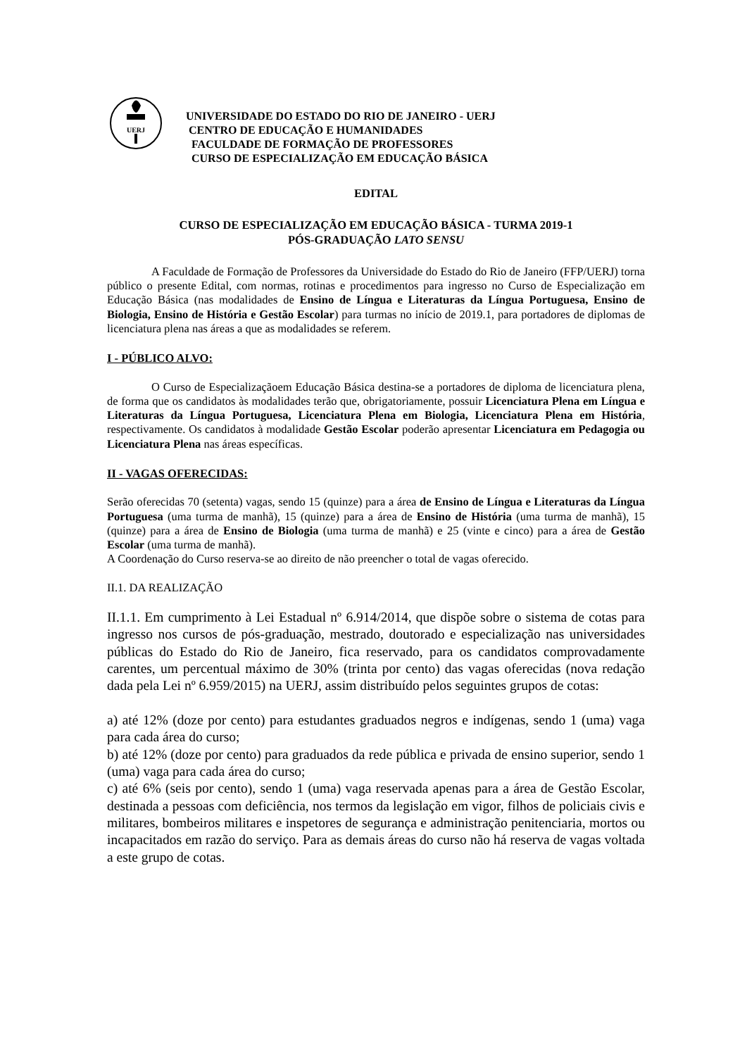UERJ
UNIVERSIDADE DO ESTADO DO RIO DE JANEIRO - UERJ
CENTRO DE EDUCAÇÃO E HUMANIDADES
FACULDADE DE FORMAÇÃO DE PROFESSORES
CURSO DE ESPECIALIZAÇÃO EM EDUCAÇÃO BÁSICA
EDITAL
CURSO DE ESPECIALIZAÇÃO EM EDUCAÇÃO BÁSICA - TURMA 2019-1
PÓS-GRADUAÇÃO LATO SENSU
A Faculdade de Formação de Professores da Universidade do Estado do Rio de Janeiro (FFP/UERJ) torna público o presente Edital, com normas, rotinas e procedimentos para ingresso no Curso de Especialização em Educação Básica (nas modalidades de Ensino de Língua e Literaturas da Língua Portuguesa, Ensino de Biologia, Ensino de História e Gestão Escolar) para turmas no início de 2019.1, para portadores de diplomas de licenciatura plena nas áreas a que as modalidades se referem.
I - PÚBLICO ALVO:
O Curso de Especializaçãoem Educação Básica destina-se a portadores de diploma de licenciatura plena, de forma que os candidatos às modalidades terão que, obrigatoriamente, possuir Licenciatura Plena em Língua e Literaturas da Língua Portuguesa, Licenciatura Plena em Biologia, Licenciatura Plena em História, respectivamente. Os candidatos à modalidade Gestão Escolar poderão apresentar Licenciatura em Pedagogia ou Licenciatura Plena nas áreas específicas.
II - VAGAS OFERECIDAS:
Serão oferecidas 70 (setenta) vagas, sendo 15 (quinze) para a área de Ensino de Língua e Literaturas da Língua Portuguesa (uma turma de manhã), 15 (quinze) para a área de Ensino de História (uma turma de manhã), 15 (quinze) para a área de Ensino de Biologia (uma turma de manhã) e 25 (vinte e cinco) para a área de Gestão Escolar (uma turma de manhã).
A Coordenação do Curso reserva-se ao direito de não preencher o total de vagas oferecido.
II.1. DA REALIZAÇÃO
II.1.1. Em cumprimento à Lei Estadual nº 6.914/2014, que dispõe sobre o sistema de cotas para ingresso nos cursos de pós-graduação, mestrado, doutorado e especialização nas universidades públicas do Estado do Rio de Janeiro, fica reservado, para os candidatos comprovadamente carentes, um percentual máximo de 30% (trinta por cento) das vagas oferecidas (nova redação dada pela Lei nº 6.959/2015) na UERJ, assim distribuído pelos seguintes grupos de cotas:
a) até 12% (doze por cento) para estudantes graduados negros e indígenas, sendo 1 (uma) vaga para cada área do curso;
b) até 12% (doze por cento) para graduados da rede pública e privada de ensino superior, sendo 1 (uma) vaga para cada área do curso;
c) até 6% (seis por cento), sendo 1 (uma) vaga reservada apenas para a área de Gestão Escolar, destinada a pessoas com deficiência, nos termos da legislação em vigor, filhos de policiais civis e militares, bombeiros militares e inspetores de segurança e administração penitenciaria, mortos ou incapacitados em razão do serviço. Para as demais áreas do curso não há reserva de vagas voltada a este grupo de cotas.